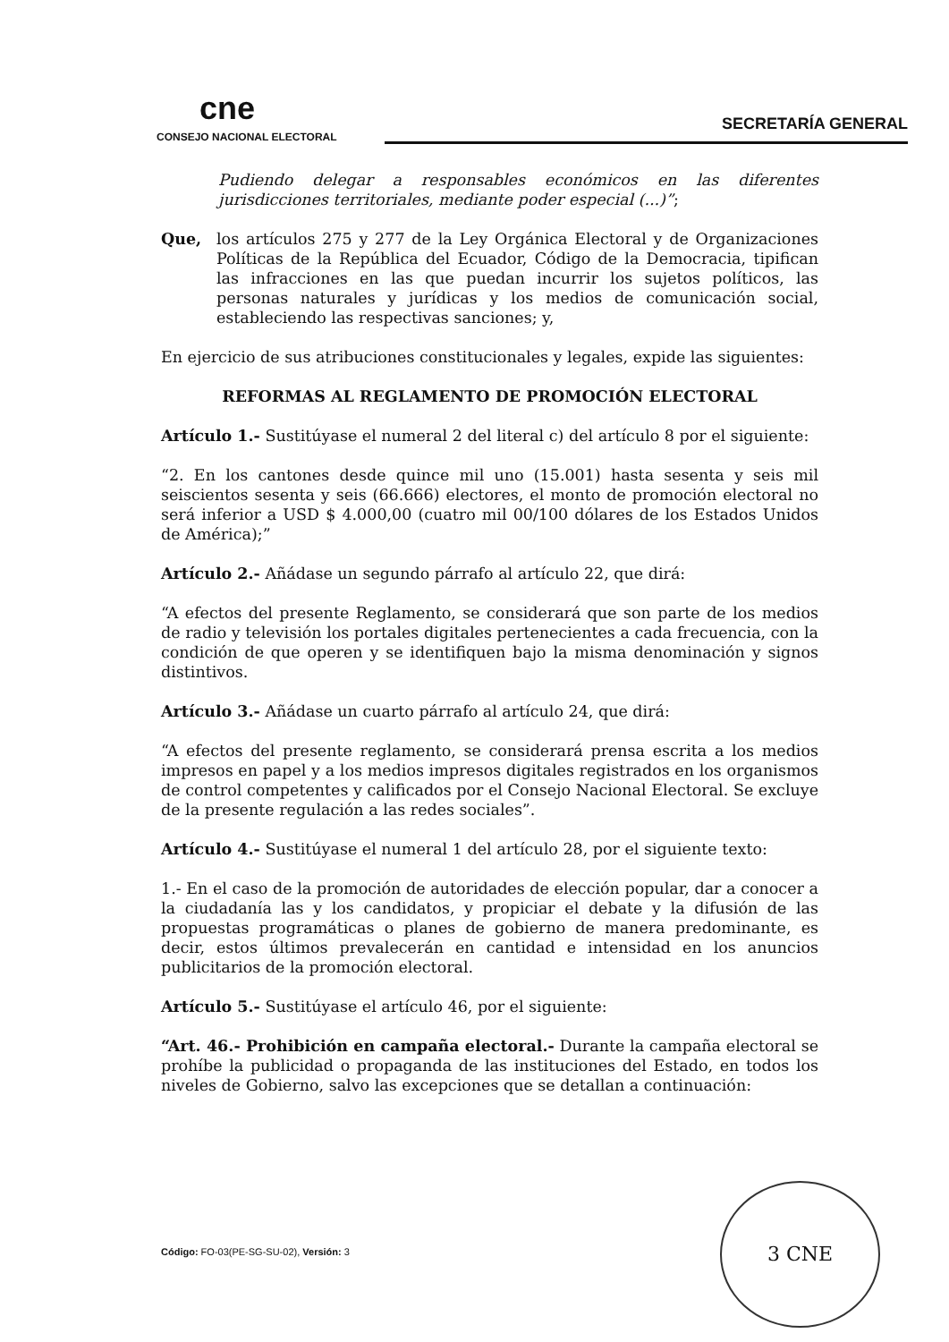cne
CONSEJO NACIONAL ELECTORAL
SECRETARÍA GENERAL
Pudiendo delegar a responsables económicos en las diferentes jurisdicciones territoriales, mediante poder especial (...)”;
Que, los artículos 275 y 277 de la Ley Orgánica Electoral y de Organizaciones Políticas de la República del Ecuador, Código de la Democracia, tipifican las infracciones en las que puedan incurrir los sujetos políticos, las personas naturales y jurídicas y los medios de comunicación social, estableciendo las respectivas sanciones; y,
En ejercicio de sus atribuciones constitucionales y legales, expide las siguientes:
REFORMAS AL REGLAMENTO DE PROMOCIÓN ELECTORAL
Artículo 1.- Sustitúyase el numeral 2 del literal c) del artículo 8 por el siguiente:
“2. En los cantones desde quince mil uno (15.001) hasta sesenta y seis mil seiscientos sesenta y seis (66.666) electores, el monto de promoción electoral no será inferior a USD $ 4.000,00 (cuatro mil 00/100 dólares de los Estados Unidos de América);”
Artículo 2.- Añádase un segundo párrafo al artículo 22, que dirá:
“A efectos del presente Reglamento, se considerará que son parte de los medios de radio y televisión los portales digitales pertenecientes a cada frecuencia, con la condición de que operen y se identifiquen bajo la misma denominación y signos distintivos.
Artículo 3.- Añádase un cuarto párrafo al artículo 24, que dirá:
“A efectos del presente reglamento, se considerará prensa escrita a los medios impresos en papel y a los medios impresos digitales registrados en los organismos de control competentes y calificados por el Consejo Nacional Electoral. Se excluye de la presente regulación a las redes sociales”.
Artículo 4.- Sustitúyase el numeral 1 del artículo 28, por el siguiente texto:
1.- En el caso de la promoción de autoridades de elección popular, dar a conocer a la ciudadanía las y los candidatos, y propiciar el debate y la difusión de las propuestas programáticas o planes de gobierno de manera predominante, es decir, estos últimos prevalecerán en cantidad e intensidad en los anuncios publicitarios de la promoción electoral.
Artículo 5.- Sustitúyase el artículo 46, por el siguiente:
“Art. 46.- Prohibición en campaña electoral.- Durante la campaña electoral se prohíbe la publicidad o propaganda de las instituciones del Estado, en todos los niveles de Gobierno, salvo las excepciones que se detallan a continuación:
Código: FO-03(PE-SG-SU-02), Versión: 3
3 CNE